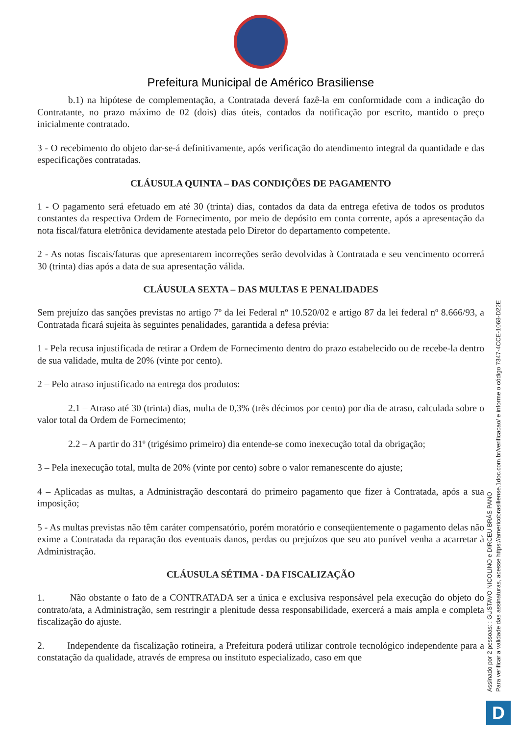Prefeitura Municipal de Américo Brasiliense
b.1) na hipótese de complementação, a Contratada deverá fazê-la em conformidade com a indicação do Contratante, no prazo máximo de 02 (dois) dias úteis, contados da notificação por escrito, mantido o preço inicialmente contratado.
3 - O recebimento do objeto dar-se-á definitivamente, após verificação do atendimento integral da quantidade e das especificações contratadas.
CLÁUSULA QUINTA – DAS CONDIÇÕES DE PAGAMENTO
1 - O pagamento será efetuado em até 30 (trinta) dias, contados da data da entrega efetiva de todos os produtos constantes da respectiva Ordem de Fornecimento, por meio de depósito em conta corrente, após a apresentação da nota fiscal/fatura eletrônica devidamente atestada pelo Diretor do departamento competente.
2 - As notas fiscais/faturas que apresentarem incorreções serão devolvidas à Contratada e seu vencimento ocorrerá 30 (trinta) dias após a data de sua apresentação válida.
CLÁUSULA SEXTA – DAS MULTAS E PENALIDADES
Sem prejuízo das sanções previstas no artigo 7º da lei Federal nº 10.520/02 e artigo 87 da lei federal nº 8.666/93, a Contratada ficará sujeita às seguintes penalidades, garantida a defesa prévia:
1 - Pela recusa injustificada de retirar a Ordem de Fornecimento dentro do prazo estabelecido ou de recebe-la dentro de sua validade, multa de 20% (vinte por cento).
2 – Pelo atraso injustificado na entrega dos produtos:
2.1 – Atraso até 30 (trinta) dias, multa de 0,3% (três décimos por cento) por dia de atraso, calculada sobre o valor total da Ordem de Fornecimento;
2.2 – A partir do 31º (trigésimo primeiro) dia entende-se como inexecução total da obrigação;
3 – Pela inexecução total, multa de 20% (vinte por cento) sobre o valor remanescente do ajuste;
4 – Aplicadas as multas, a Administração descontará do primeiro pagamento que fizer à Contratada, após a sua imposição;
5 - As multas previstas não têm caráter compensatório, porém moratório e conseqüentemente o pagamento delas não exime a Contratada da reparação dos eventuais danos, perdas ou prejuízos que seu ato punível venha a acarretar à Administração.
CLÁUSULA SÉTIMA - DA FISCALIZAÇÃO
1. Não obstante o fato de a CONTRATADA ser a única e exclusiva responsável pela execução do objeto do contrato/ata, a Administração, sem restringir a plenitude dessa responsabilidade, exercerá a mais ampla e completa fiscalização do ajuste.
2. Independente da fiscalização rotineira, a Prefeitura poderá utilizar controle tecnológico independente para a constatação da qualidade, através de empresa ou instituto especializado, caso em que
Assinado por 2 pessoas: : GUSTAVO NICOLINO e DIRCEU BRÁS PANO
Para verificar a validade das assinaturas, acesse https://americobrasiliense.1doc.com.br/verificacao/ e informe o código 7347-4CCE-1068-D22E
D